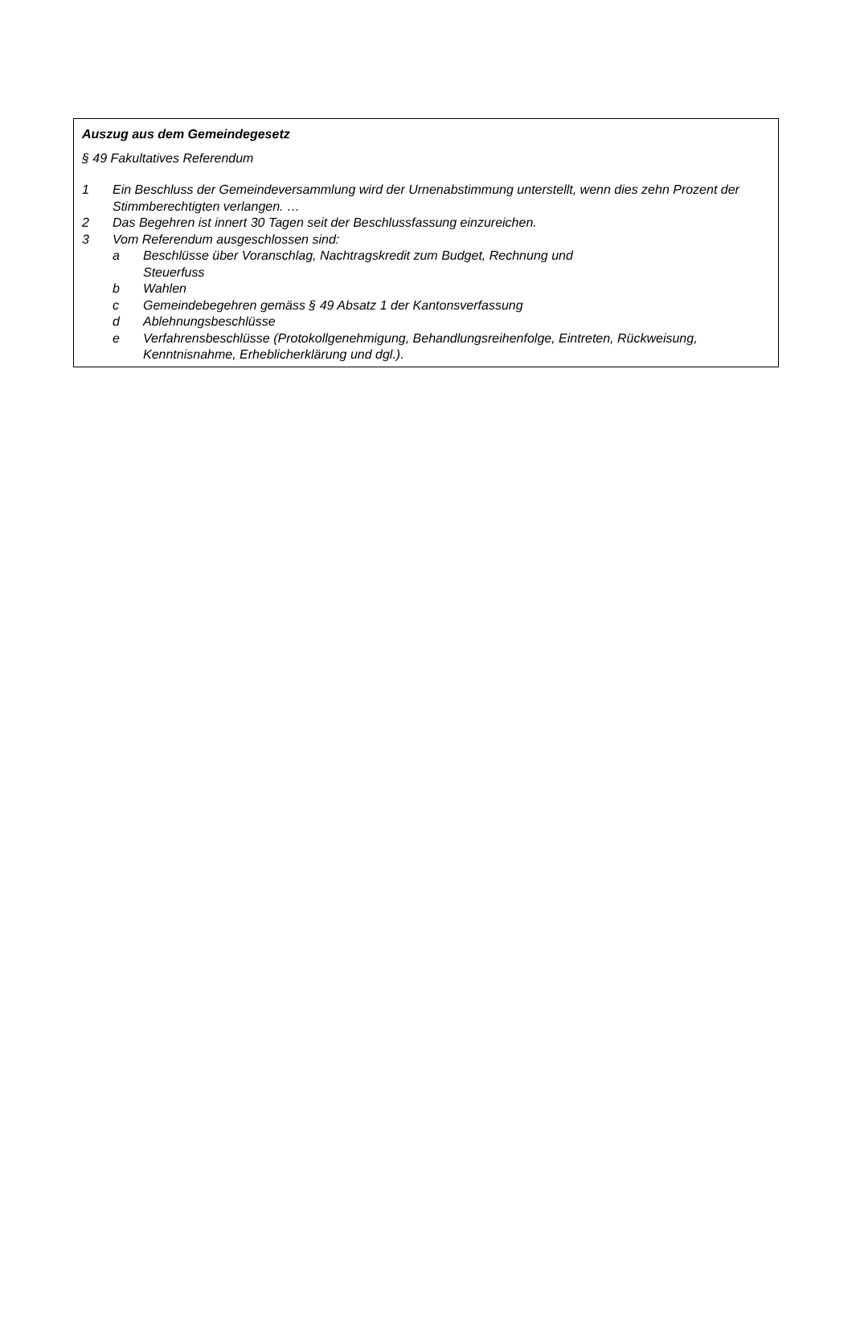Auszug aus dem Gemeindegesetz
§ 49 Fakultatives Referendum
1 Ein Beschluss der Gemeindeversammlung wird der Urnenabstimmung unterstellt, wenn dies zehn Prozent der Stimmberechtigten verlangen. …
2 Das Begehren ist innert 30 Tagen seit der Beschlussfassung einzureichen.
3 Vom Referendum ausgeschlossen sind:
a Beschlüsse über Voranschlag, Nachtragskredit zum Budget, Rechnung und Steuerfuss
b Wahlen
c Gemeindebegehren gemäss § 49 Absatz 1 der Kantonsverfassung
d Ablehnungsbeschlüsse
e Verfahrensbeschlüsse (Protokollgenehmigung, Behandlungsreihenfolge, Eintreten, Rückweisung, Kenntnisnahme, Erheblicherklärung und dgl.).